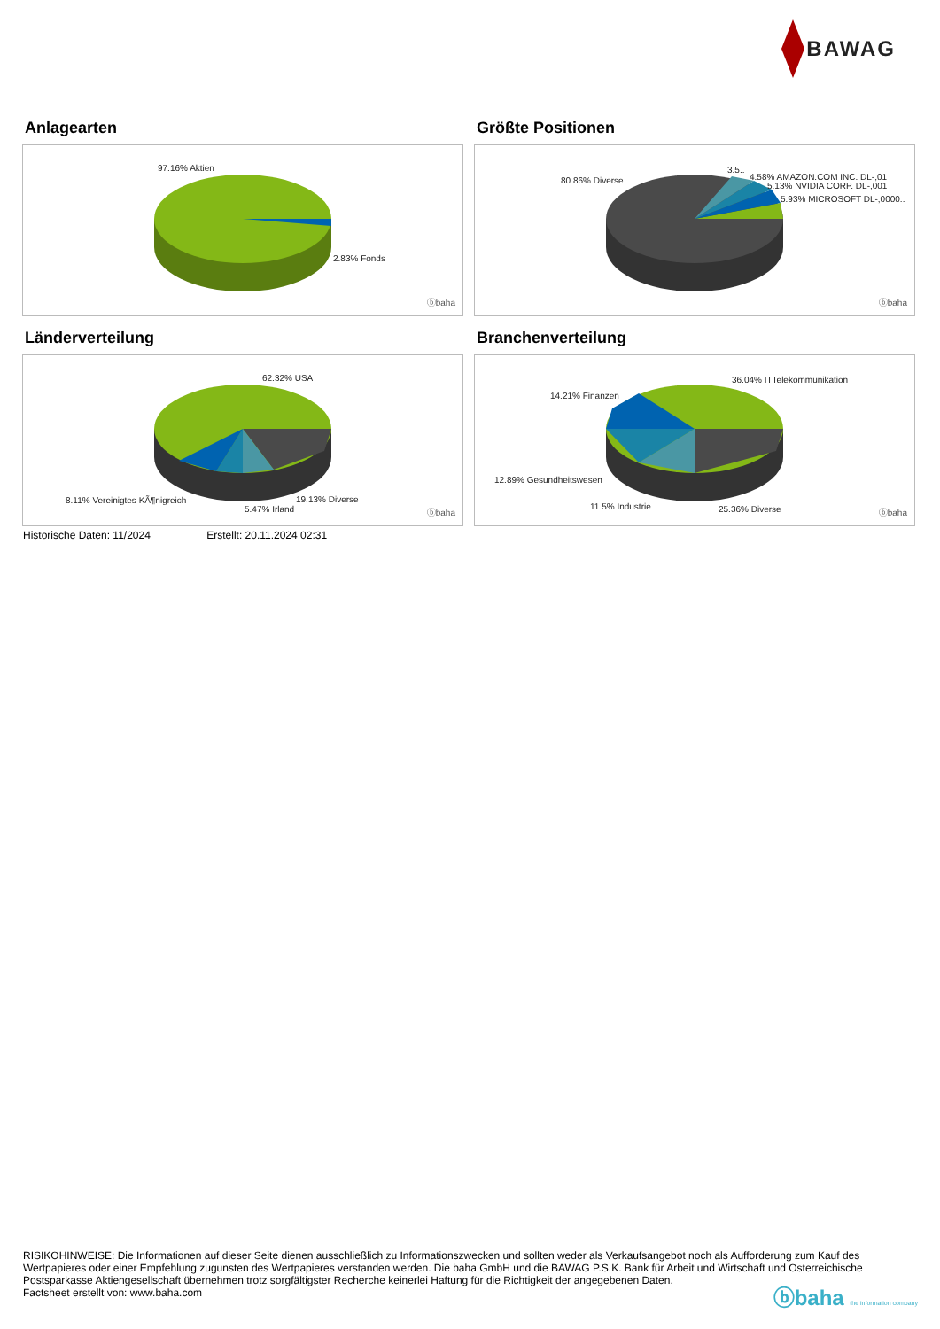BAWAG
Anlagearten
97.16% Aktien
2.83% Fonds
ⓑbaha
Größte Positionen
80.86% Diverse
3.5..
4.58% AMAZON.COM INC. DL-,01
5.13% NVIDIA CORP. DL-,001
5.93% MICROSOFT DL-,0000..
ⓑbaha
Länderverteilung
62.32% USA
8.11% Vereinigtes KÃ¶nigreich
5.47% Irland
19.13% Diverse
ⓑbaha
Branchenverteilung
36.04% ITTelekommunikation
14.21% Finanzen
12.89% Gesundheitswesen
11.5% Industrie 25.36% Diverse ⓑbaha
Historische Daten: 11/2024 Erstellt: 20.11.2024 02:31
RISIKOHINWEISE: Die Informationen auf dieser Seite dienen ausschließlich zu Informationszwecken und sollten weder als Verkaufsangebot noch als Aufforderung zum Kauf des Wertpapieres oder einer Empfehlung zugunsten des Wertpapieres verstanden werden. Die baha GmbH und die BAWAG P.S.K. Bank für Arbeit und Wirtschaft und Österreichische Postsparkasse Aktiengesellschaft übernehmen trotz sorgfältigster Recherche keinerlei Haftung für die Richtigkeit der angegebenen Daten.
Factsheet erstellt von: www.baha.com
ⓑbaha the information company